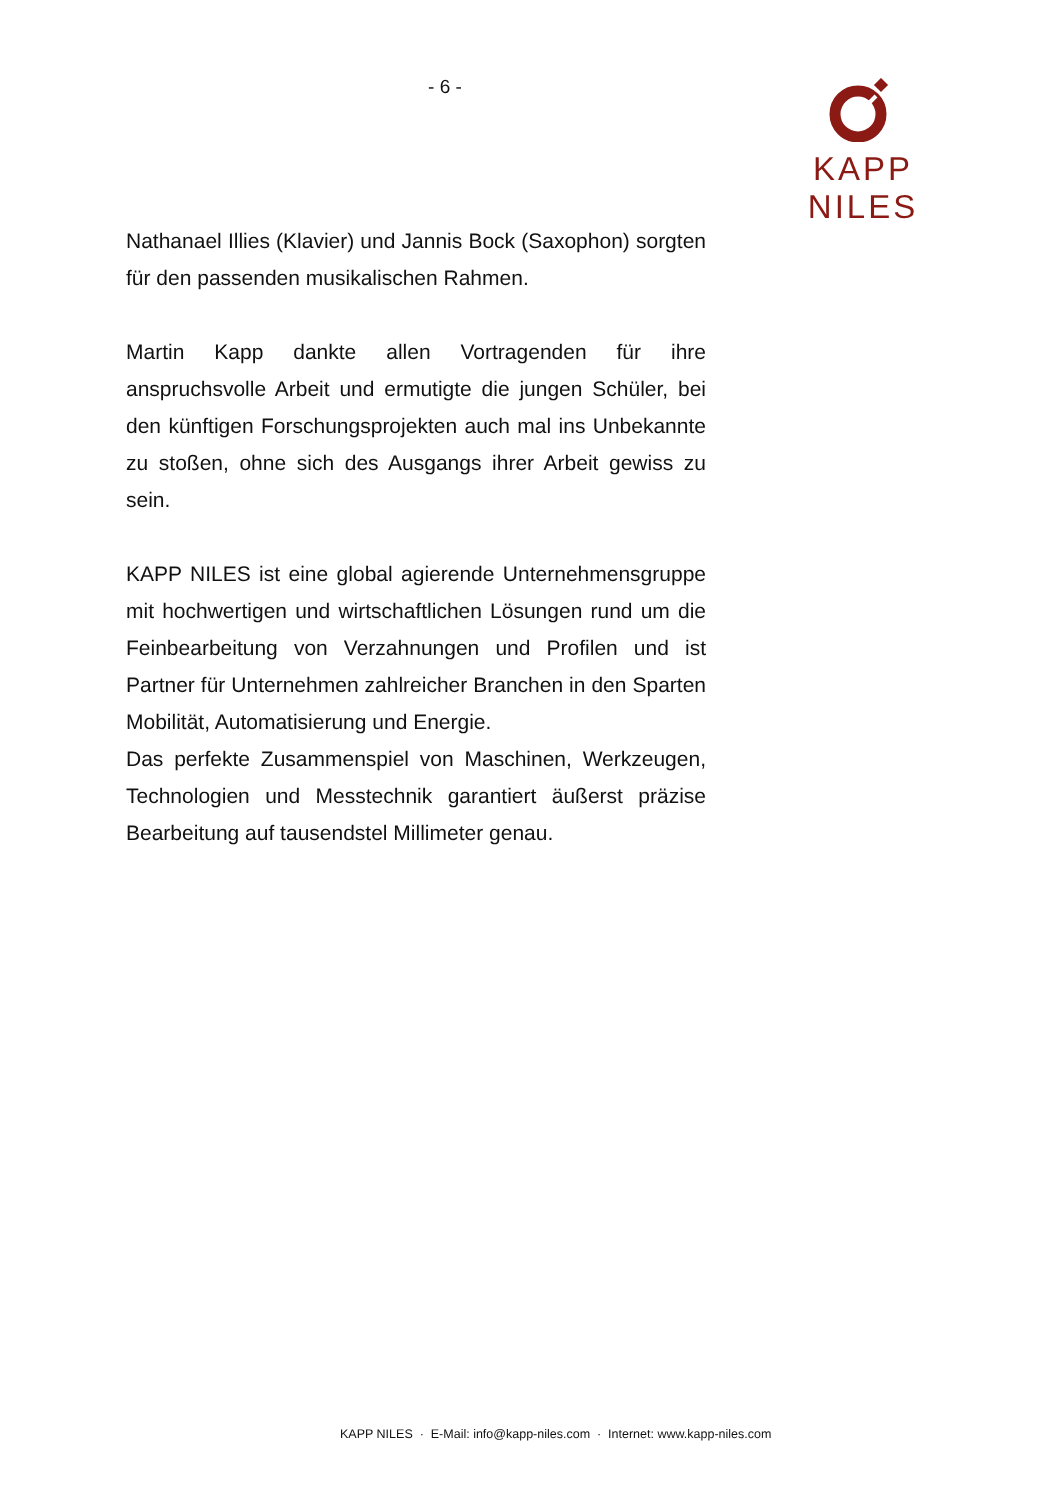- 6 - KAPP NILES
Nathanael Illies (Klavier) und Jannis Bock (Saxophon) sorgten für den passenden musikalischen Rahmen.
Martin Kapp dankte allen Vortragenden für ihre anspruchsvolle Arbeit und ermutigte die jungen Schüler, bei den künftigen Forschungsprojekten auch mal ins Unbekannte zu stoßen, ohne sich des Ausgangs ihrer Arbeit gewiss zu sein.
KAPP NILES ist eine global agierende Unternehmensgruppe mit hochwertigen und wirtschaftlichen Lösungen rund um die Feinbearbeitung von Verzahnungen und Profilen und ist Partner für Unternehmen zahlreicher Branchen in den Sparten Mobilität, Automatisierung und Energie.
Das perfekte Zusammenspiel von Maschinen, Werkzeugen, Technologien und Messtechnik garantiert äußerst präzise Bearbeitung auf tausendstel Millimeter genau.
KAPP NILES · E-Mail: info@kapp-niles.com · Internet: www.kapp-niles.com